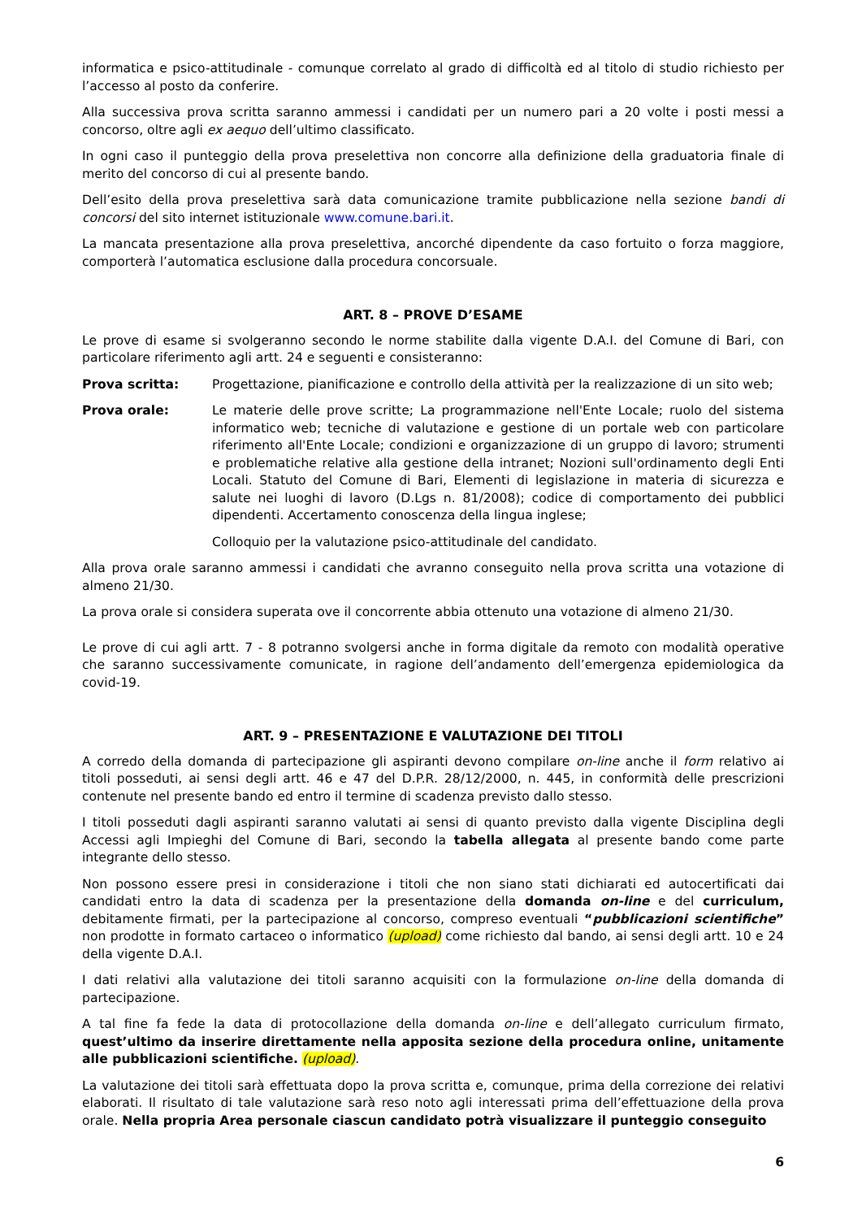informatica e psico-attitudinale - comunque correlato al grado di difficoltà ed al titolo di studio richiesto per l’accesso al posto da conferire.
Alla successiva prova scritta saranno ammessi i candidati per un numero pari a 20 volte i posti messi a concorso, oltre agli ex aequo dell’ultimo classificato.
In ogni caso il punteggio della prova preselettiva non concorre alla definizione della graduatoria finale di merito del concorso di cui al presente bando.
Dell’esito della prova preselettiva sarà data comunicazione tramite pubblicazione nella sezione bandi di concorsi del sito internet istituzionale www.comune.bari.it.
La mancata presentazione alla prova preselettiva, ancorché dipendente da caso fortuito o forza maggiore, comporterà l’automatica esclusione dalla procedura concorsuale.
ART. 8 – PROVE D’ESAME
Le prove di esame si svolgeranno secondo le norme stabilite dalla vigente D.A.I. del Comune di Bari, con particolare riferimento agli artt. 24 e seguenti e consisteranno:
Prova scritta: Progettazione, pianificazione e controllo della attività per la realizzazione di un sito web;
Prova orale: Le materie delle prove scritte; La programmazione nell'Ente Locale; ruolo del sistema informatico web; tecniche di valutazione e gestione di un portale web con particolare riferimento all'Ente Locale; condizioni e organizzazione di un gruppo di lavoro; strumenti e problematiche relative alla gestione della intranet; Nozioni sull'ordinamento degli Enti Locali. Statuto del Comune di Bari, Elementi di legislazione in materia di sicurezza e salute nei luoghi di lavoro (D.Lgs n. 81/2008); codice di comportamento dei pubblici dipendenti. Accertamento conoscenza della lingua inglese;
Colloquio per la valutazione psico-attitudinale del candidato.
Alla prova orale saranno ammessi i candidati che avranno conseguito nella prova scritta una votazione di almeno 21/30.
La prova orale si considera superata ove il concorrente abbia ottenuto una votazione di almeno 21/30.
Le prove di cui agli artt. 7 - 8 potranno svolgersi anche in forma digitale da remoto con modalità operative che saranno successivamente comunicate, in ragione dell’andamento dell’emergenza epidemiologica da covid-19.
ART. 9 – PRESENTAZIONE E VALUTAZIONE DEI TITOLI
A corredo della domanda di partecipazione gli aspiranti devono compilare on-line anche il form relativo ai titoli posseduti, ai sensi degli artt. 46 e 47 del D.P.R. 28/12/2000, n. 445, in conformità delle prescrizioni contenute nel presente bando ed entro il termine di scadenza previsto dallo stesso.
I titoli posseduti dagli aspiranti saranno valutati ai sensi di quanto previsto dalla vigente Disciplina degli Accessi agli Impieghi del Comune di Bari, secondo la tabella allegata al presente bando come parte integrante dello stesso.
Non possono essere presi in considerazione i titoli che non siano stati dichiarati ed autocertificati dai candidati entro la data di scadenza per la presentazione della domanda on-line e del curriculum, debitamente firmati, per la partecipazione al concorso, compreso eventuali “pubblicazioni scientifiche” non prodotte in formato cartaceo o informatico (upload) come richiesto dal bando, ai sensi degli artt. 10 e 24 della vigente D.A.I.
I dati relativi alla valutazione dei titoli saranno acquisiti con la formulazione on-line della domanda di partecipazione.
A tal fine fa fede la data di protocollazione della domanda on-line e dell’allegato curriculum firmato, quest’ultimo da inserire direttamente nella apposita sezione della procedura online, unitamente alle pubblicazioni scientifiche. (upload).
La valutazione dei titoli sarà effettuata dopo la prova scritta e, comunque, prima della correzione dei relativi elaborati. Il risultato di tale valutazione sarà reso noto agli interessati prima dell’effettuazione della prova orale. Nella propria Area personale ciascun candidato potrà visualizzare il punteggio conseguito
6